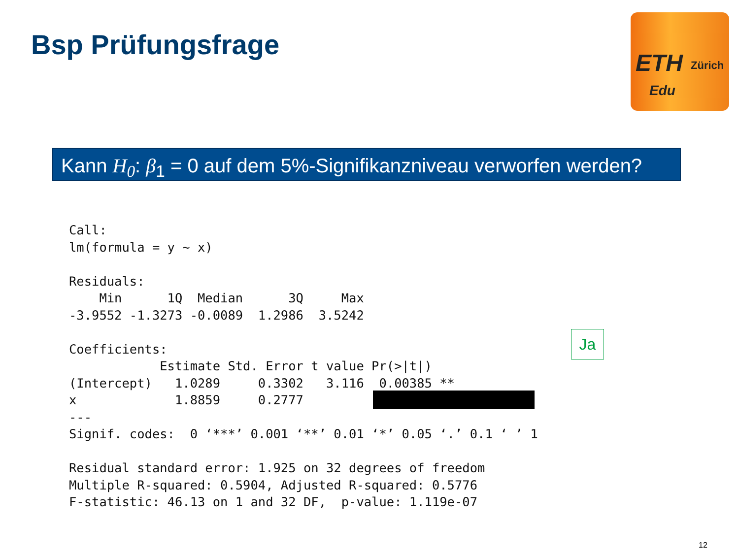Bsp Prüfungsfrage
ETH Zürich
Edu
Kann H<sub>0</sub>: β<sub>1</sub> = 0 auf dem 5%-Signifikanzniveau verworfen werden?
Call:
lm(formula = y ~ x)

Residuals:
    Min      1Q  Median      3Q     Max 
-3.9552 -1.3273 -0.0089  1.2986  3.5242 

Coefficients:
            Estimate Std. Error t value Pr(>|t|)   
(Intercept)   1.0289     0.3302   3.116  0.00385 **
x             1.8859     0.2777                    
---
Signif. codes:  0 ‘***’ 0.001 ‘**’ 0.01 ‘*’ 0.05 ‘.’ 0.1 ‘ ’ 1

Residual standard error: 1.925 on 32 degrees of freedom
Multiple R-squared: 0.5904, Adjusted R-squared: 0.5776
F-statistic: 46.13 on 1 and 32 DF,  p-value: 1.119e-07
Ja
12